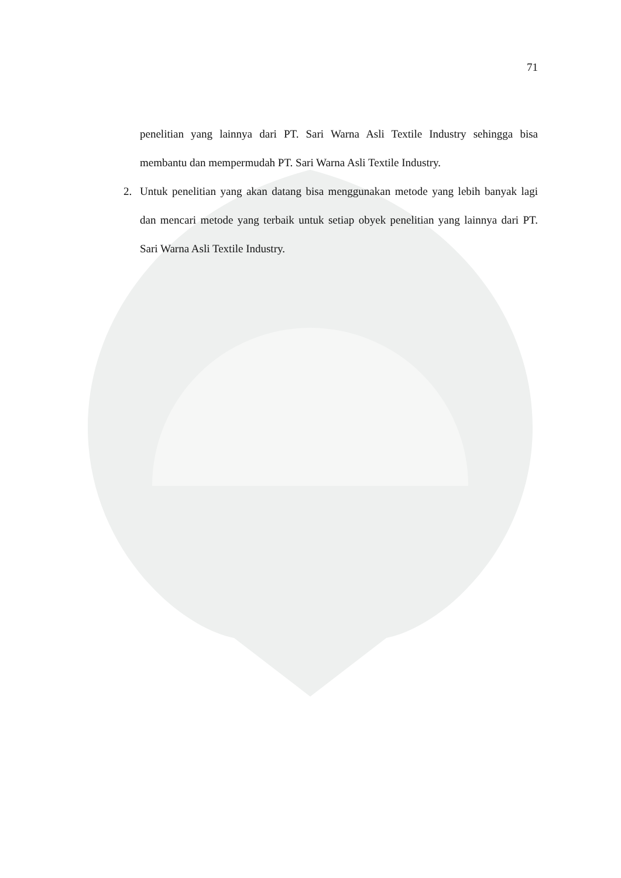71
penelitian yang lainnya dari PT. Sari Warna Asli Textile Industry sehingga bisa membantu dan mempermudah PT. Sari Warna Asli Textile Industry.
2. Untuk penelitian yang akan datang bisa menggunakan metode yang lebih banyak lagi dan mencari metode yang terbaik untuk setiap obyek penelitian yang lainnya dari PT. Sari Warna Asli Textile Industry.